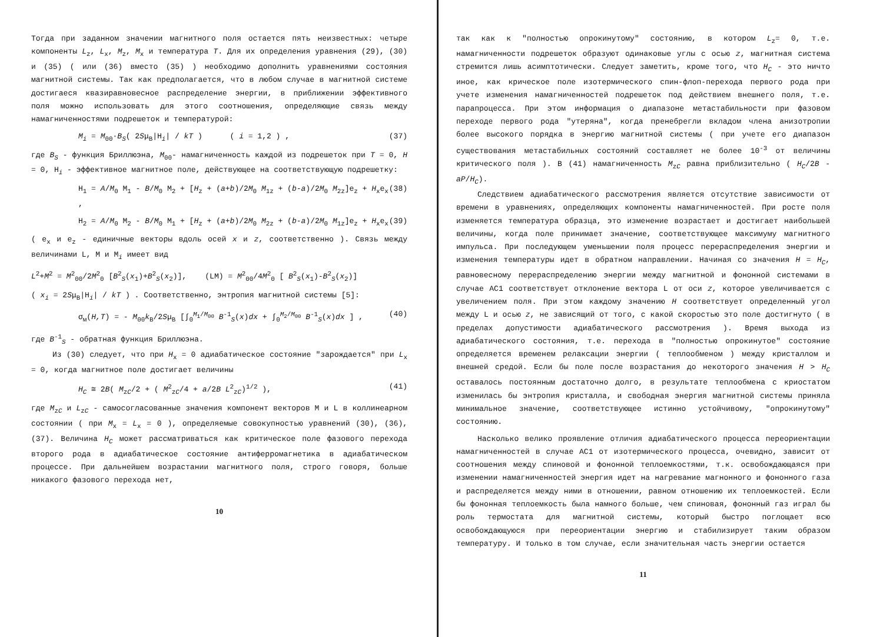Тогда при заданном значении магнитного поля остается пять неизвестных: четыре компоненты L<sub>z</sub>, L<sub>x</sub>, M<sub>z</sub>, M<sub>x</sub> и температура T. Для их определения уравнения (29), (30) и (35) ( или (36) вместо (35) ) необходимо дополнить уравнениями состояния магнитной системы. Так как предполагается, что в любом случае в магнитной системе достигаеся квазиравновесное распределение энергии, в приближении эффективного поля можно использовать для этого соотношения, определяющие связь между намагниченностями подрешеток и температурой:
M<sub>i</sub> = M<sub>00</sub>·B<sub>S</sub>( 2Sμ<sub>B</sub>|H<sub>i</sub>| / kT ) ( i = 1,2 ) , (37)
где B<sub>S</sub> - функция Бриллюэна, M<sub>00</sub>- намагниченность каждой из подрешеток при T = 0, H = 0, H<sub>i</sub> - эффективное магнитное поле, действующее на соответствующую подрешетку:
H<sub>1</sub> = A/M<sub>0</sub> M<sub>1</sub> - B/M<sub>0</sub> M<sub>2</sub> + [H<sub>z</sub> + (a+b)/2M<sub>0</sub> M<sub>1z</sub> + (b-a)/2M<sub>0</sub> M<sub>2z</sub>]e<sub>z</sub> + H<sub>x</sub>e<sub>x</sub> , (38)
H<sub>2</sub> = A/M<sub>0</sub> M<sub>2</sub> - B/M<sub>0</sub> M<sub>1</sub> + [H<sub>z</sub> + (a+b)/2M<sub>0</sub> M<sub>2z</sub> + (b-a)/2M<sub>0</sub> M<sub>1z</sub>]e<sub>z</sub> + H<sub>x</sub>e<sub>x</sub> (39)
( e<sub>x</sub> и e<sub>z</sub> - единичные векторы вдоль осей x и z, соответственно ). Связь между величинами L, M и M<sub>i</sub> имеет вид
L<sup>2</sup>+M<sup>2</sup> = M<sup>2</sup><sub>00</sub>/2M<sup>2</sup><sub>0</sub> [B<sup>2</sup><sub>S</sub>(x<sub>1</sub>)+B<sup>2</sup><sub>S</sub>(x<sub>2</sub>)], (LM) = M<sup>2</sup><sub>00</sub>/4M<sup>2</sup><sub>0</sub> [ B<sup>2</sup><sub>S</sub>(x<sub>1</sub>)-B<sup>2</sup><sub>S</sub>(x<sub>2</sub>)]
( x<sub>i</sub> = 2Sμ<sub>B</sub>|H<sub>i</sub>| / kT ) . Соответственно, энтропия магнитной системы [5]:
σ<sub>м</sub>(H,T) = - M<sub>00</sub>k<sub>B</sub>/2Sμ<sub>B</sub> [∫<sub>0</sub><sup>M<sub>1</sub>/M<sub>00</sub></sup> B<sup>-1</sup><sub>S</sub>(x)dx + ∫<sub>0</sub><sup>M<sub>2</sub>/M<sub>00</sub></sup> B<sup>-1</sup><sub>S</sub>(x)dx ] , (40)
где B<sup>-1</sup><sub>S</sub> - обратная функция Бриллюэна.
Из (30) следует, что при H<sub>x</sub> = 0 адиабатическое состояние "зарождается" при L<sub>x</sub> = 0, когда магнитное поле достигает величины
H<sub>C</sub> ≅ 2B( M<sub>zC</sub>/2 + ( M<sup>2</sup><sub>zC</sub>/4 + a/2B L<sup>2</sup><sub>zC</sub>)<sup>1/2</sup> ), (41)
где M<sub>zC</sub> и L<sub>zC</sub> - самосогласованные значения компонент векторов M и L в коллинеарном состоянии ( при M<sub>x</sub> = L<sub>x</sub> = 0 ), определяемые совокупностью уравнений (30), (36), (37). Величина H<sub>C</sub> может рассматриваться как критическое поле фазового перехода второго рода в адиабатическое состояние антиферромагнетика в адиабатическом процессе. При дальнейшем возрастании магнитного поля, строго говоря, больше никакого фазового перехода нет,
10
так как к "полностью опрокинутому" состоянию, в котором L<sub>z</sub>= 0, т.е. намагниченности подрешеток образуют одинаковые углы с осью z, магнитная система стремится лишь асимптотически. Следует заметить, кроме того, что H<sub>C</sub> - это ничто иное, как крическое поле изотермического спин-флоп-перехода первого рода при учете изменения намагниченностей подрешеток под действием внешнего поля, т.е. парапроцесса. При этом информация о диапазоне метастабильности при фазовом переходе первого рода "утеряна", когда пренебрегли вкладом члена анизотропии более высокого порядка в энергию магнитной системы ( при учете его диапазон существования метастабильных состояний составляет не более 10<sup>-3</sup> от величины критического поля ). В (41) намагниченность M<sub>zC</sub> равна приблизительно ( H<sub>C</sub>/2B - aP/H<sub>C</sub>).
Следствием адиабатического рассмотрения является отсутствие зависимости от времени в уравнениях, определяющих компоненты намагниченностей. При росте поля изменяется температура образца, это изменение возрастает и достигает наибольшей величины, когда поле принимает значение, соответствующее максимуму магнитного импульса. При последующем уменьшении поля процесс перераспределения энергии и изменения температуры идет в обратном направлении. Начиная со значения H = H<sub>C</sub>, равновесному перераспределению энергии между магнитной и фононной системами в случае АС1 соответствует отклонение вектора L от оси z, которое увеличивается с увеличением поля. При этом каждому значению H соответствует определенный угол между L и осью z, не зависящий от того, с какой скоростью это поле достигнуто ( в пределах допустимости адиабатического рассмотрения ). Время выхода из адиабатического состояния, т.е. перехода в "полностью опрокинутое" состояние определяется временем релаксации энергии ( теплообменом ) между кристаллом и внешней средой. Если бы поле после возрастания до некоторого значения H > H<sub>C</sub> оставалось постоянным достаточно долго, в результате теплообмена с криостатом изменилась бы энтропия кристалла, и свободная энергия магнитной системы приняла минимальное значение, соответствующее истинно устойчивому, "опрокинутому" состоянию.
Насколько велико проявление отличия адиабатического процесса переориентации намагниченностей в случае АС1 от изотермического процесса, очевидно, зависит от соотношения между спиновой и фононной теплоемкостями, т.к. освобождающаяся при изменении намагниченностей энергия идет на нагревание магнонного и фононного газа и распределяется между ними в отношении, равном отношению их теплоемкостей. Если бы фононная теплоемкость была намного больше, чем спиновая, фононный газ играл бы роль термостата для магнитной системы, который быстро поглощает всю освобождающуюся при переориентации энергию и стабилизирует таким образом температуру. И только в том случае, если значительная часть энергии остается
11